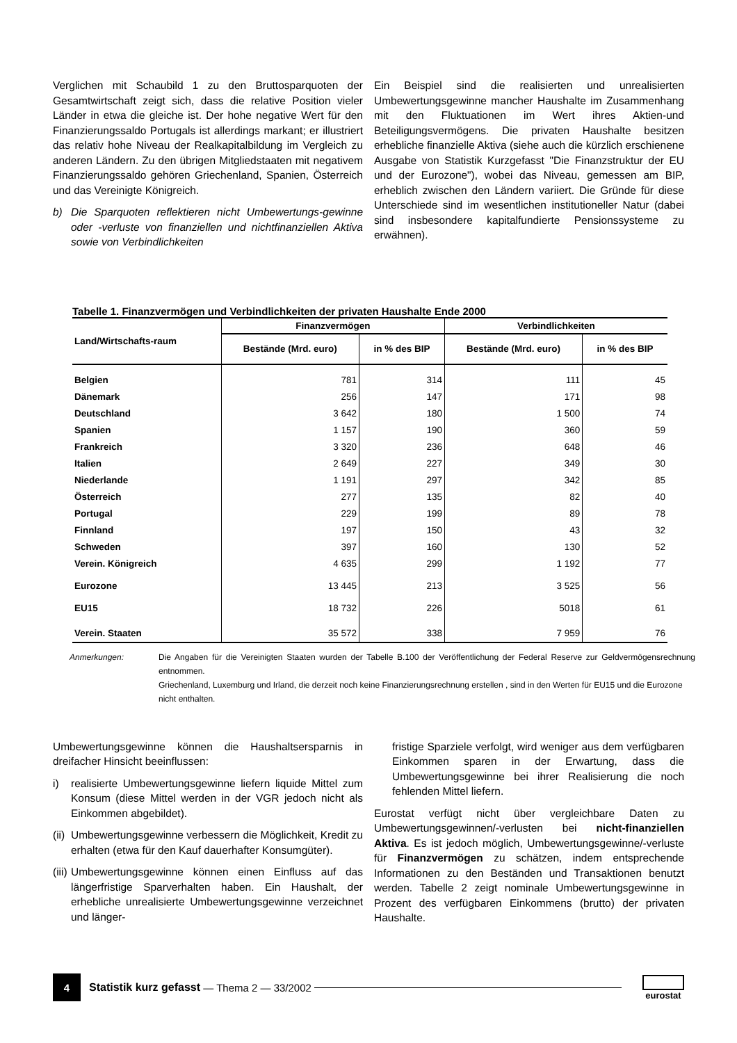Verglichen mit Schaubild 1 zu den Bruttosparquoten der Gesamtwirtschaft zeigt sich, dass die relative Position vieler Länder in etwa die gleiche ist. Der hohe negative Wert für den Finanzierungssaldo Portugals ist allerdings markant; er illustriert das relativ hohe Niveau der Realkapitalbildung im Vergleich zu anderen Ländern. Zu den übrigen Mitgliedstaaten mit negativem Finanzierungssaldo gehören Griechenland, Spanien, Österreich und das Vereinigte Königreich.
b) Die Sparquoten reflektieren nicht Umbewertungs-gewinne oder -verluste von finanziellen und nichtfinanziellen Aktiva sowie von Verbindlichkeiten
Ein Beispiel sind die realisierten und unrealisierten Umbewertungsgewinne mancher Haushalte im Zusammenhang mit den Fluktuationen im Wert ihres Aktien-und Beteiligungsvermögens. Die privaten Haushalte besitzen erhebliche finanzielle Aktiva (siehe auch die kürzlich erschienene Ausgabe von Statistik Kurzgefasst "Die Finanzstruktur der EU und der Eurozone"), wobei das Niveau, gemessen am BIP, erheblich zwischen den Ländern variiert. Die Gründe für diese Unterschiede sind im wesentlichen institutioneller Natur (dabei sind insbesondere kapitalfundierte Pensionssysteme zu erwähnen).
Tabelle 1. Finanzvermögen und Verbindlichkeiten der privaten Haushalte Ende 2000
| Land/Wirtschafts-raum | Finanzvermögen | | Verbindlichkeiten | |
| --- | --- | --- | --- | --- |
| | Bestände (Mrd. euro) | in % des BIP | Bestände (Mrd. euro) | in % des BIP |
| Belgien | 781 | 314 | 111 | 45 |
| Dänemark | 256 | 147 | 171 | 98 |
| Deutschland | 3 642 | 180 | 1 500 | 74 |
| Spanien | 1 157 | 190 | 360 | 59 |
| Frankreich | 3 320 | 236 | 648 | 46 |
| Italien | 2 649 | 227 | 349 | 30 |
| Niederlande | 1 191 | 297 | 342 | 85 |
| Österreich | 277 | 135 | 82 | 40 |
| Portugal | 229 | 199 | 89 | 78 |
| Finnland | 197 | 150 | 43 | 32 |
| Schweden | 397 | 160 | 130 | 52 |
| Verein. Königreich | 4 635 | 299 | 1 192 | 77 |
| Eurozone | 13 445 | 213 | 3 525 | 56 |
| EU15 | 18 732 | 226 | 5018 | 61 |
| Verein. Staaten | 35 572 | 338 | 7 959 | 76 |
Anmerkungen: Die Angaben für die Vereinigten Staaten wurden der Tabelle B.100 der Veröffentlichung der Federal Reserve zur Geldvermögensrechnung entnommen.
Griechenland, Luxemburg und Irland, die derzeit noch keine Finanzierungsrechnung erstellen , sind in den Werten für EU15 und die Eurozone nicht enthalten.
Umbewertungsgewinne können die Haushaltsersparnis in dreifacher Hinsicht beeinflussen:
i) realisierte Umbewertungsgewinne liefern liquide Mittel zum Konsum (diese Mittel werden in der VGR jedoch nicht als Einkommen abgebildet).
(ii) Umbewertungsgewinne verbessern die Möglichkeit, Kredit zu erhalten (etwa für den Kauf dauerhafter Konsumgüter).
(iii) Umbewertungsgewinne können einen Einfluss auf das längerfristige Sparverhalten haben. Ein Haushalt, der erhebliche unrealisierte Umbewertungsgewinne verzeichnet und länger-
fristige Sparziele verfolgt, wird weniger aus dem verfügbaren Einkommen sparen in der Erwartung, dass die Umbewertungsgewinne bei ihrer Realisierung die noch fehlenden Mittel liefern.
Eurostat verfügt nicht über vergleichbare Daten zu Umbewertungsgewinnen/-verlusten bei nicht-finanziellen Aktiva. Es ist jedoch möglich, Umbewertungsgewinne/-verluste für Finanzvermögen zu schätzen, indem entsprechende Informationen zu den Beständen und Transaktionen benutzt werden. Tabelle 2 zeigt nominale Umbewertungsgewinne in Prozent des verfügbaren Einkommens (brutto) der privaten Haushalte.
4
Statistik kurz gefasst — Thema 2 — 33/2002 eurostat